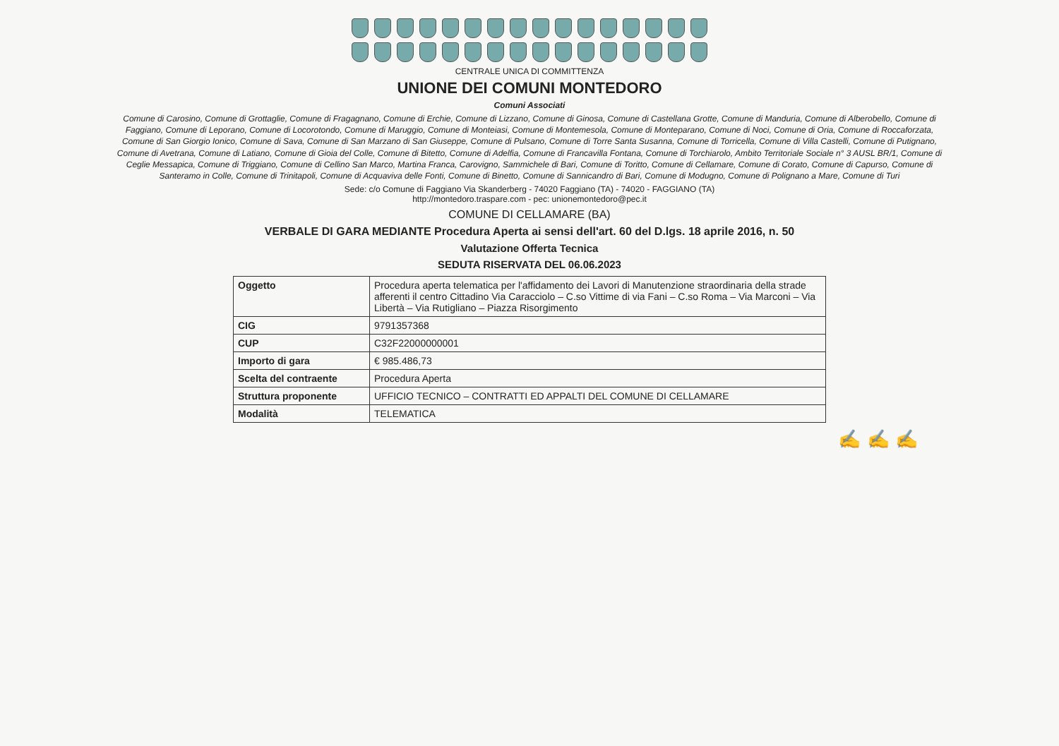CENTRALE UNICA DI COMMITTENZA
UNIONE DEI COMUNI MONTEDORO
Comuni Associati
Comune di Carosino, Comune di Grottaglie, Comune di Fragagnano, Comune di Erchie, Comune di Lizzano, Comune di Ginosa, Comune di Castellana Grotte, Comune di Manduria, Comune di Alberobello, Comune di Faggiano, Comune di Leporano, Comune di Locorotondo, Comune di Maruggio, Comune di Monteiasi, Comune di Montemesola, Comune di Monteparano, Comune di Noci, Comune di Oria, Comune di Roccaforzata, Comune di San Giorgio Ionico, Comune di Sava, Comune di San Marzano di San Giuseppe, Comune di Pulsano, Comune di Torre Santa Susanna, Comune di Torricella, Comune di Villa Castelli, Comune di Putignano, Comune di Avetrana, Comune di Latiano, Comune di Gioia del Colle, Comune di Bitetto, Comune di Adelfia, Comune di Francavilla Fontana, Comune di Torchiarolo, Ambito Territoriale Sociale n° 3 AUSL BR/1, Comune di Ceglie Messapica, Comune di Triggiano, Comune di Cellino San Marco, Martina Franca, Carovigno, Sammichele di Bari, Comune di Toritto, Comune di Cellamare, Comune di Corato, Comune di Capurso, Comune di Santeramo in Colle, Comune di Trinitapoli, Comune di Acquaviva delle Fonti, Comune di Binetto, Comune di Sannicandro di Bari, Comune di Modugno, Comune di Polignano a Mare, Comune di Turi
Sede: c/o Comune di Faggiano Via Skanderberg - 74020 Faggiano (TA) - 74020 - FAGGIANO (TA)
http://montedoro.traspare.com - pec: unionemontedoro@pec.it
COMUNE DI CELLAMARE (BA)
VERBALE DI GARA MEDIANTE Procedura Aperta ai sensi dell'art. 60 del D.lgs. 18 aprile 2016, n. 50
Valutazione Offerta Tecnica
SEDUTA RISERVATA DEL 06.06.2023
| Oggetto | Procedura aperta telematica per l'affidamento dei Lavori di Manutenzione straordinaria della strade afferenti il centro Cittadino Via Caracciolo – C.so Vittime di via Fani – C.so Roma – Via Marconi – Via Libertà – Via Rutigliano – Piazza Risorgimento |
| CIG | 9791357368 |
| CUP | C32F22000000001 |
| Importo di gara | € 985.486,73 |
| Scelta del contraente | Procedura Aperta |
| Struttura proponente | UFFICIO TECNICO – CONTRATTI ED APPALTI DEL COMUNE DI CELLAMARE |
| Modalità | TELEMATICA |
✍ ✍ ✍